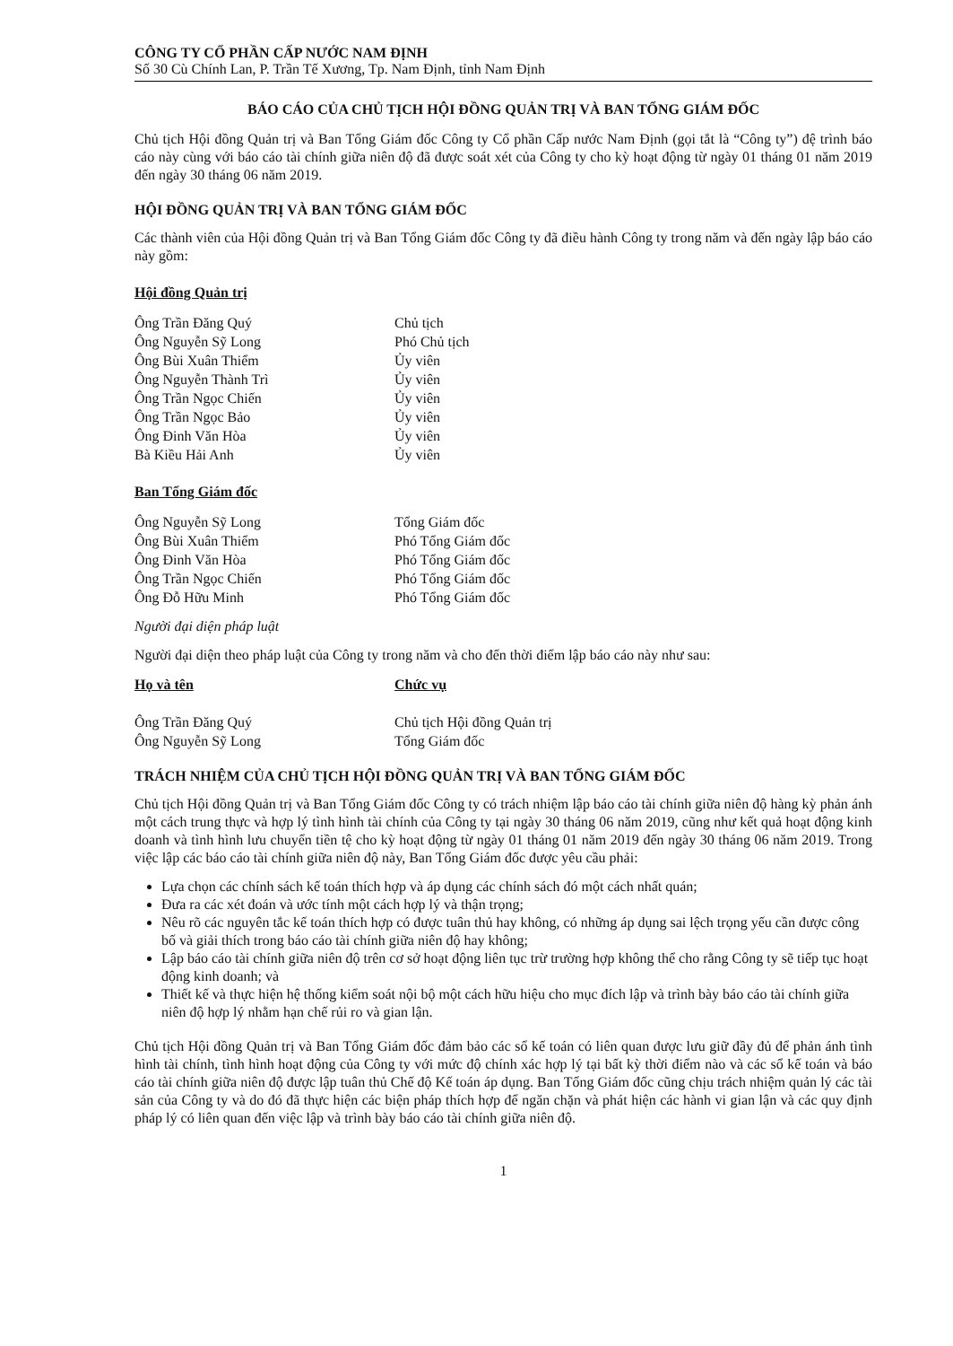CÔNG TY CỔ PHẦN CẤP NƯỚC NAM ĐỊNH
Số 30 Cù Chính Lan, P. Trần Tế Xương, Tp. Nam Định, tỉnh Nam Định
BÁO CÁO CỦA CHỦ TỊCH HỘI ĐỒNG QUẢN TRỊ VÀ BAN TỔNG GIÁM ĐỐC
Chủ tịch Hội đồng Quản trị và Ban Tổng Giám đốc Công ty Cổ phần Cấp nước Nam Định (gọi tắt là “Công ty”) đệ trình báo cáo này cùng với báo cáo tài chính giữa niên độ đã được soát xét của Công ty cho kỳ hoạt động từ ngày 01 tháng 01 năm 2019 đến ngày 30 tháng 06 năm 2019.
HỘI ĐỒNG QUẢN TRỊ VÀ BAN TỔNG GIÁM ĐỐC
Các thành viên của Hội đồng Quản trị và Ban Tổng Giám đốc Công ty đã điều hành Công ty trong năm và đến ngày lập báo cáo này gồm:
Hội đồng Quản trị
| Ông Trần Đăng Quý | Chủ tịch |
| Ông Nguyễn Sỹ Long | Phó Chủ tịch |
| Ông Bùi Xuân Thiểm | Ủy viên |
| Ông Nguyễn Thành Trì | Ủy viên |
| Ông Trần Ngọc Chiến | Ủy viên |
| Ông Trần Ngọc Bảo | Ủy viên |
| Ông Đinh Văn Hòa | Ủy viên |
| Bà Kiều Hải Anh | Ủy viên |
Ban Tổng Giám đốc
| Ông Nguyễn Sỹ Long | Tổng Giám đốc |
| Ông Bùi Xuân Thiểm | Phó Tổng Giám đốc |
| Ông Đinh Văn Hòa | Phó Tổng Giám đốc |
| Ông Trần Ngọc Chiến | Phó Tổng Giám đốc |
| Ông Đỗ Hữu Minh | Phó Tổng Giám đốc |
Người đại diện pháp luật
Người đại diện theo pháp luật của Công ty trong năm và cho đến thời điểm lập báo cáo này như sau:
| Họ và tên | Chức vụ |
| --- | --- |
| Ông Trần Đăng Quý | Chủ tịch Hội đồng Quản trị |
| Ông Nguyễn Sỹ Long | Tổng Giám đốc |
TRÁCH NHIỆM CỦA CHỦ TỊCH HỘI ĐỒNG QUẢN TRỊ VÀ BAN TỔNG GIÁM ĐỐC
Chủ tịch Hội đồng Quản trị và Ban Tổng Giám đốc Công ty có trách nhiệm lập báo cáo tài chính giữa niên độ hàng kỳ phản ánh một cách trung thực và hợp lý tình hình tài chính của Công ty tại ngày 30 tháng 06 năm 2019, cũng như kết quả hoạt động kinh doanh và tình hình lưu chuyển tiền tệ cho kỳ hoạt động từ ngày 01 tháng 01 năm 2019 đến ngày 30 tháng 06 năm 2019. Trong việc lập các báo cáo tài chính giữa niên độ này, Ban Tổng Giám đốc được yêu cầu phải:
Lựa chọn các chính sách kế toán thích hợp và áp dụng các chính sách đó một cách nhất quán;
Đưa ra các xét đoán và ước tính một cách hợp lý và thận trọng;
Nêu rõ các nguyên tắc kế toán thích hợp có được tuân thủ hay không, có những áp dụng sai lệch trọng yếu cần được công bố và giải thích trong báo cáo tài chính giữa niên độ hay không;
Lập báo cáo tài chính giữa niên độ trên cơ sở hoạt động liên tục trừ trường hợp không thể cho rằng Công ty sẽ tiếp tục hoạt động kinh doanh; và
Thiết kế và thực hiện hệ thống kiểm soát nội bộ một cách hữu hiệu cho mục đích lập và trình bày báo cáo tài chính giữa niên độ hợp lý nhằm hạn chế rủi ro và gian lận.
Chủ tịch Hội đồng Quản trị và Ban Tổng Giám đốc đảm bảo các sổ kế toán có liên quan được lưu giữ đầy đủ để phản ánh tình hình tài chính, tình hình hoạt động của Công ty với mức độ chính xác hợp lý tại bất kỳ thời điểm nào và các sổ kế toán và báo cáo tài chính giữa niên độ được lập tuân thủ Chế độ Kế toán áp dụng. Ban Tổng Giám đốc cũng chịu trách nhiệm quản lý các tài sản của Công ty và do đó đã thực hiện các biện pháp thích hợp để ngăn chặn và phát hiện các hành vi gian lận và các quy định pháp lý có liên quan đến việc lập và trình bày báo cáo tài chính giữa niên độ.
1